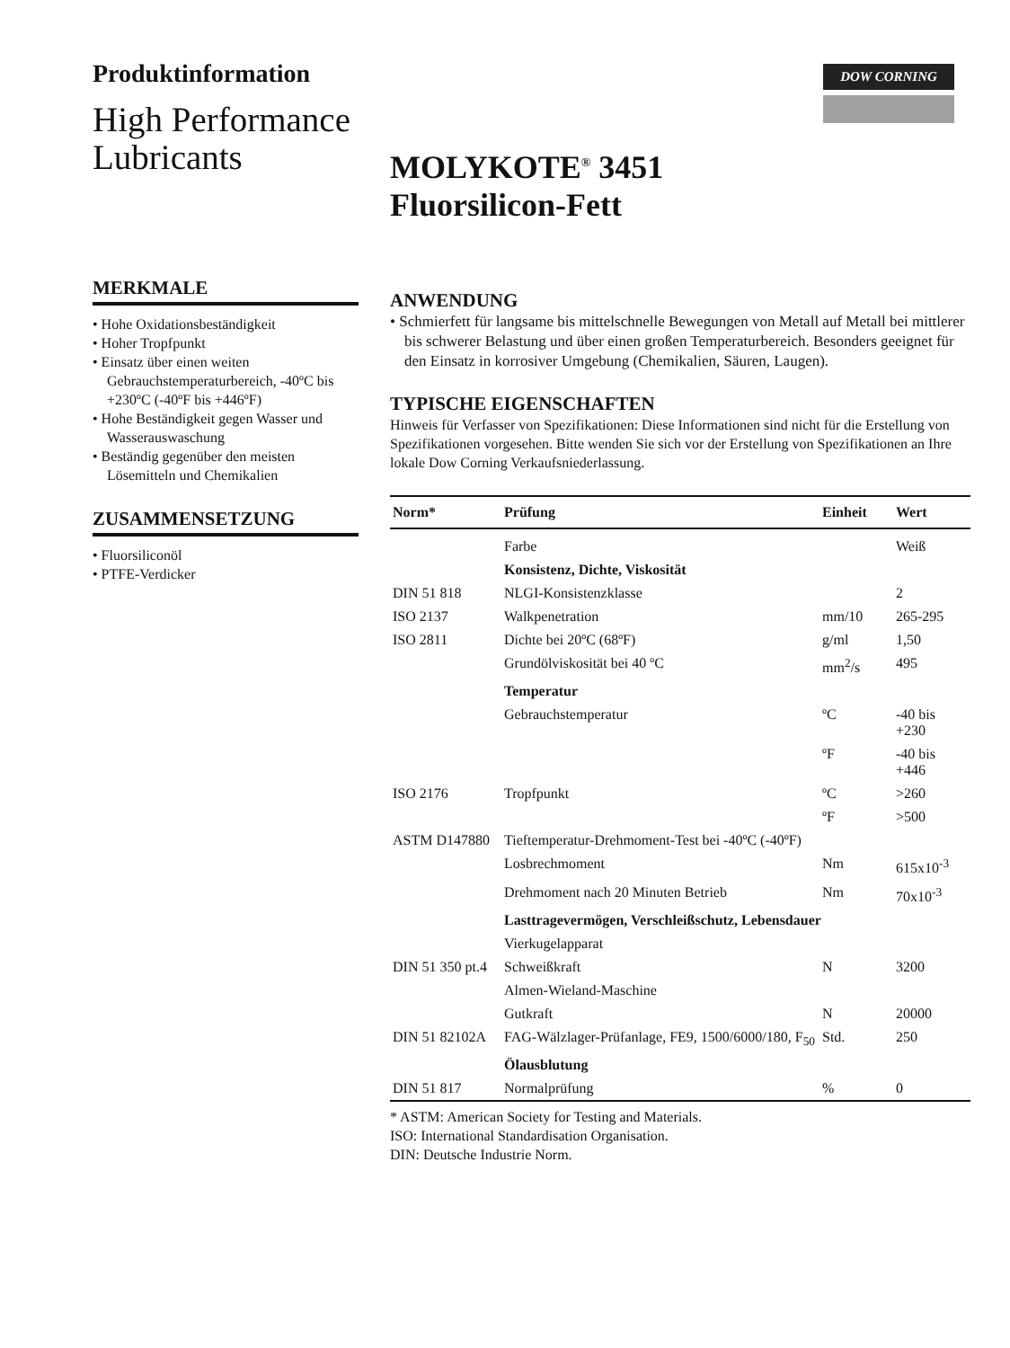Produktinformation
High Performance
Lubricants
DOW CORNING
MOLYKOTE<sup>®</sup> 3451
Fluorsilicon-Fett
MERKMALE
• Hohe Oxidationsbeständigkeit
• Hoher Tropfpunkt
• Einsatz über einen weiten Gebrauchstemperaturbereich, -40ºC bis +230ºC (-40ºF bis +446ºF)
• Hohe Beständigkeit gegen Wasser und Wasserauswaschung
• Beständig gegenüber den meisten Lösemitteln und Chemikalien
ZUSAMMENSETZUNG
• Fluorsiliconöl
• PTFE-Verdicker
ANWENDUNG
• Schmierfett für langsame bis mittelschnelle Bewegungen von Metall auf Metall bei mittlerer bis schwerer Belastung und über einen großen Temperaturbereich. Besonders geeignet für den Einsatz in korrosiver Umgebung (Chemikalien, Säuren, Laugen).
TYPISCHE EIGENSCHAFTEN
Hinweis für Verfasser von Spezifikationen: Diese Informationen sind nicht für die Erstellung von Spezifikationen vorgesehen. Bitte wenden Sie sich vor der Erstellung von Spezifikationen an Ihre lokale Dow Corning Verkaufsniederlassung.
| Norm* | Prüfung | Einheit | Wert |
| --- | --- | --- | --- |
| | Farbe | | Weiß |
| | Konsistenz, Dichte, Viskosität | | |
| DIN 51 818 | NLGI-Konsistenzklasse | | 2 |
| ISO 2137 | Walkpenetration | mm/10 | 265-295 |
| ISO 2811 | Dichte bei 20ºC (68ºF) | g/ml | 1,50 |
| | Grundölviskosität bei 40 ºC | mm<sup>2</sup>/s | 495 |
| | Temperatur | | |
| | Gebrauchstemperatur | ºC | -40 bis +230 |
| | | ºF | -40 bis +446 |
| ISO 2176 | Tropfpunkt | ºC | >260 |
| | | ºF | >500 |
| ASTM D147880 | Tieftemperatur-Drehmoment-Test bei -40ºC (-40ºF) | | |
| | Losbrechmoment | Nm | 615x10<sup>-3</sup> |
| | Drehmoment nach 20 Minuten Betrieb | Nm | 70x10<sup>-3</sup> |
| | Lasttragevermögen, Verschleißschutz, Lebensdauer | | |
| | Vierkugelapparat | | |
| DIN 51 350 pt.4 | Schweißkraft | N | 3200 |
| | Almen-Wieland-Maschine | | |
| | Gutkraft | N | 20000 |
| DIN 51 82102A | FAG-Wälzlager-Prüfanlage, FE9, 1500/6000/180, F<sub>50</sub> | Std. | 250 |
| | Ölausblutung | | |
| DIN 51 817 | Normalprüfung | % | 0 |
* ASTM: American Society for Testing and Materials.
ISO: International Standardisation Organisation.
DIN: Deutsche Industrie Norm.